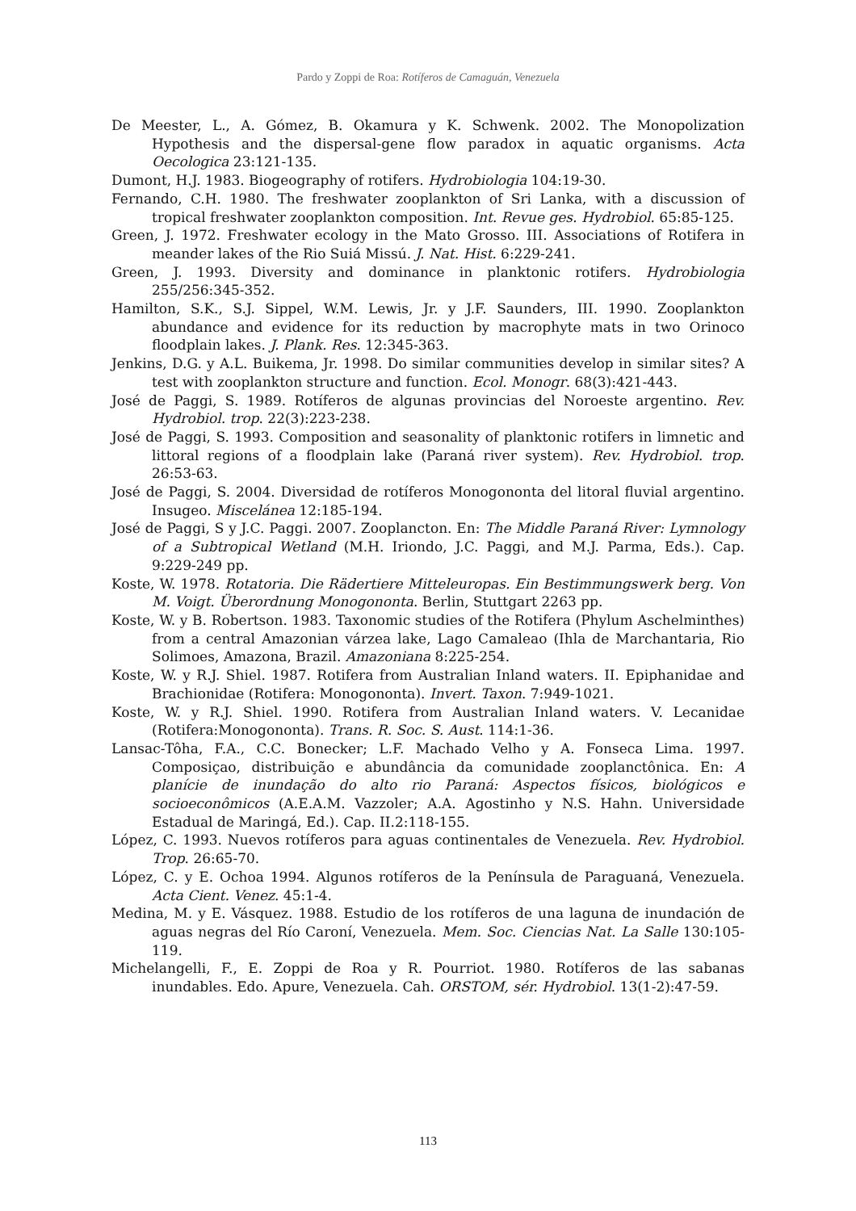Pardo y Zoppi de Roa: Rotíferos de Camaguán, Venezuela
De Meester, L., A. Gómez, B. Okamura y K. Schwenk. 2002. The Monopolization Hypothesis and the dispersal-gene flow paradox in aquatic organisms. Acta Oecologica 23:121-135.
Dumont, H.J. 1983. Biogeography of rotifers. Hydrobiologia 104:19-30.
Fernando, C.H. 1980. The freshwater zooplankton of Sri Lanka, with a discussion of tropical freshwater zooplankton composition. Int. Revue ges. Hydrobiol. 65:85-125.
Green, J. 1972. Freshwater ecology in the Mato Grosso. III. Associations of Rotifera in meander lakes of the Rio Suiá Missú. J. Nat. Hist. 6:229-241.
Green, J. 1993. Diversity and dominance in planktonic rotifers. Hydrobiologia 255/256:345-352.
Hamilton, S.K., S.J. Sippel, W.M. Lewis, Jr. y J.F. Saunders, III. 1990. Zooplankton abundance and evidence for its reduction by macrophyte mats in two Orinoco floodplain lakes. J. Plank. Res. 12:345-363.
Jenkins, D.G. y A.L. Buikema, Jr. 1998. Do similar communities develop in similar sites? A test with zooplankton structure and function. Ecol. Monogr. 68(3):421-443.
José de Paggi, S. 1989. Rotíferos de algunas provincias del Noroeste argentino. Rev. Hydrobiol. trop. 22(3):223-238.
José de Paggi, S. 1993. Composition and seasonality of planktonic rotifers in limnetic and littoral regions of a floodplain lake (Paraná river system). Rev. Hydrobiol. trop. 26:53-63.
José de Paggi, S. 2004. Diversidad de rotíferos Monogononta del litoral fluvial argentino. Insugeo. Miscelánea 12:185-194.
José de Paggi, S y J.C. Paggi. 2007. Zooplancton. En: The Middle Paraná River: Lymnology of a Subtropical Wetland (M.H. Iriondo, J.C. Paggi, and M.J. Parma, Eds.). Cap. 9:229-249 pp.
Koste, W. 1978. Rotatoria. Die Rädertiere Mitteleuropas. Ein Bestimmungswerk berg. Von M. Voigt. Überordnung Monogononta. Berlin, Stuttgart 2263 pp.
Koste, W. y B. Robertson. 1983. Taxonomic studies of the Rotifera (Phylum Aschelminthes) from a central Amazonian várzea lake, Lago Camaleao (Ihla de Marchantaria, Rio Solimoes, Amazona, Brazil. Amazoniana 8:225-254.
Koste, W. y R.J. Shiel. 1987. Rotifera from Australian Inland waters. II. Epiphanidae and Brachionidae (Rotifera: Monogononta). Invert. Taxon. 7:949-1021.
Koste, W. y R.J. Shiel. 1990. Rotifera from Australian Inland waters. V. Lecanidae (Rotifera:Monogononta). Trans. R. Soc. S. Aust. 114:1-36.
Lansac-Tôha, F.A., C.C. Bonecker; L.F. Machado Velho y A. Fonseca Lima. 1997. Composiçao, distribuição e abundância da comunidade zooplanctônica. En: A planície de inundação do alto rio Paraná: Aspectos físicos, biológicos e socioeconômicos (A.E.A.M. Vazzoler; A.A. Agostinho y N.S. Hahn. Universidade Estadual de Maringá, Ed.). Cap. II.2:118-155.
López, C. 1993. Nuevos rotíferos para aguas continentales de Venezuela. Rev. Hydrobiol. Trop. 26:65-70.
López, C. y E. Ochoa 1994. Algunos rotíferos de la Península de Paraguaná, Venezuela. Acta Cient. Venez. 45:1-4.
Medina, M. y E. Vásquez. 1988. Estudio de los rotíferos de una laguna de inundación de aguas negras del Río Caroní, Venezuela. Mem. Soc. Ciencias Nat. La Salle 130:105-119.
Michelangelli, F., E. Zoppi de Roa y R. Pourriot. 1980. Rotíferos de las sabanas inundables. Edo. Apure, Venezuela. Cah. ORSTOM, sér. Hydrobiol. 13(1-2):47-59.
113